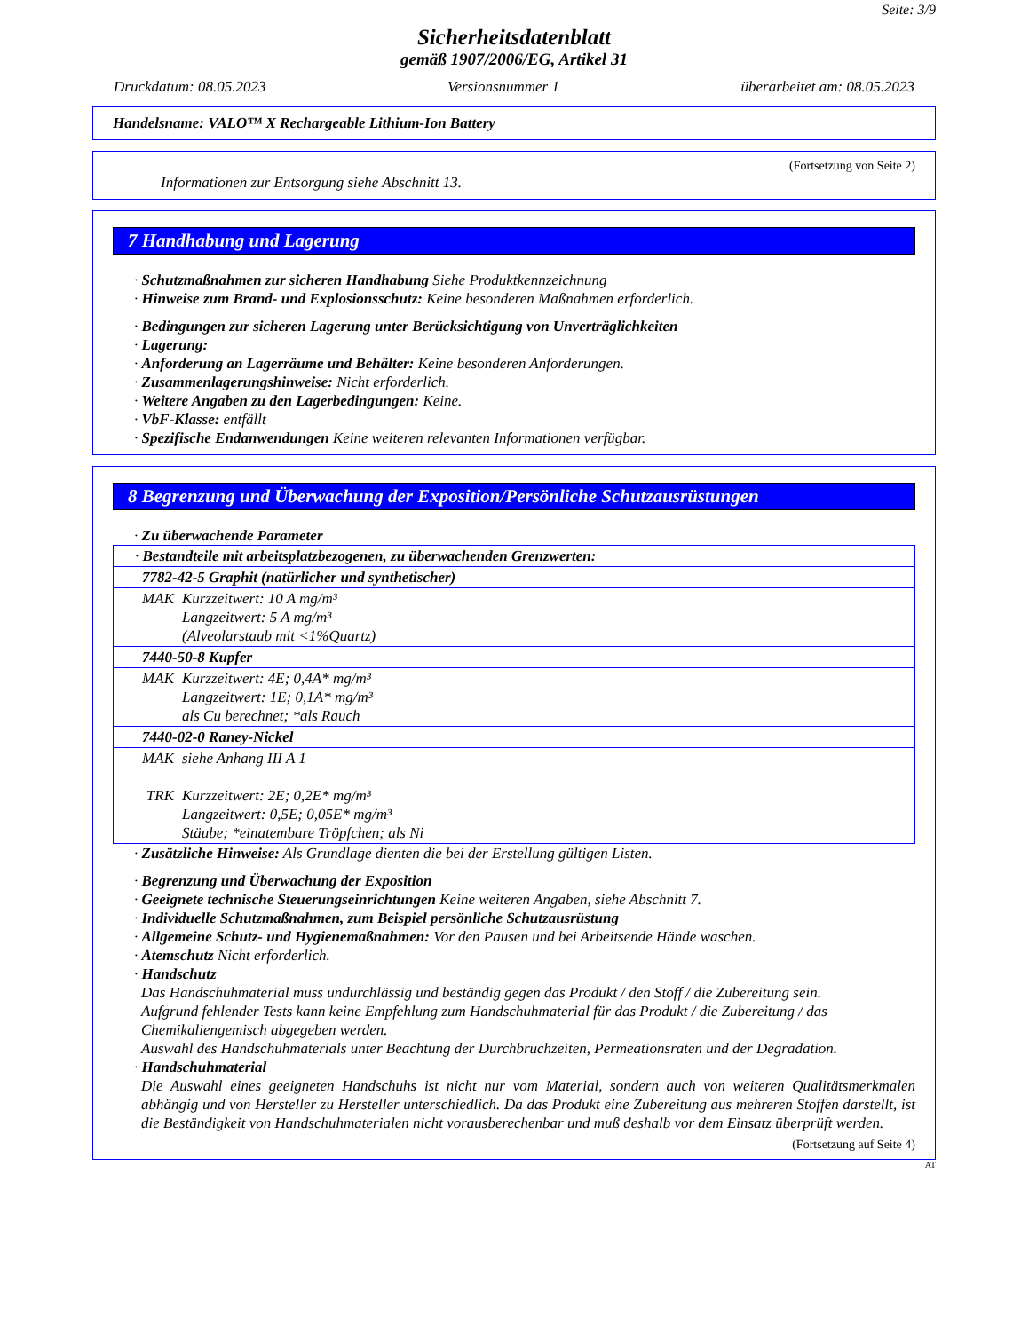Seite: 3/9
Sicherheitsdatenblatt
gemäß 1907/2006/EG, Artikel 31
Druckdatum: 08.05.2023 Versionsnummer 1 überarbeitet am: 08.05.2023
Handelsname: VALO™ X Rechargeable Lithium-Ion Battery
(Fortsetzung von Seite 2)
Informationen zur Entsorgung siehe Abschnitt 13.
7 Handhabung und Lagerung
· Schutzmaßnahmen zur sicheren Handhabung Siehe Produktkennzeichnung
· Hinweise zum Brand- und Explosionsschutz: Keine besonderen Maßnahmen erforderlich.
· Bedingungen zur sicheren Lagerung unter Berücksichtigung von Unverträglichkeiten
· Lagerung:
· Anforderung an Lagerräume und Behälter: Keine besonderen Anforderungen.
· Zusammenlagerungshinweise: Nicht erforderlich.
· Weitere Angaben zu den Lagerbedingungen: Keine.
· VbF-Klasse: entfällt
· Spezifische Endanwendungen Keine weiteren relevanten Informationen verfügbar.
8 Begrenzung und Überwachung der Exposition/Persönliche Schutzausrüstungen
· Zu überwachende Parameter
| · Bestandteile mit arbeitsplatzbezogenen, zu überwachenden Grenzwerten: | |
| 7782-42-5 Graphit (natürlicher und synthetischer) | |
| MAK | Kurzzeitwert: 10 A mg/m³ Langzeitwert: 5 A mg/m³ (Alveolarstaub mit <1%Quartz) |
| 7440-50-8 Kupfer | |
| MAK | Kurzzeitwert: 4E; 0,4A* mg/m³ Langzeitwert: 1E; 0,1A* mg/m³ als Cu berechnet; *als Rauch |
| 7440-02-0 Raney-Nickel | |
| MAK TRK | siehe Anhang III A 1 Kurzzeitwert: 2E; 0,2E* mg/m³ Langzeitwert: 0,5E; 0,05E* mg/m³ Stäube; *einatembare Tröpfchen; als Ni |
· Zusätzliche Hinweise: Als Grundlage dienten die bei der Erstellung gültigen Listen.
· Begrenzung und Überwachung der Exposition
· Geeignete technische Steuerungseinrichtungen Keine weiteren Angaben, siehe Abschnitt 7.
· Individuelle Schutzmaßnahmen, zum Beispiel persönliche Schutzausrüstung
· Allgemeine Schutz- und Hygienemaßnahmen: Vor den Pausen und bei Arbeitsende Hände waschen.
· Atemschutz Nicht erforderlich.
· Handschutz
Das Handschuhmaterial muss undurchlässig und beständig gegen das Produkt / den Stoff / die Zubereitung sein.
Aufgrund fehlender Tests kann keine Empfehlung zum Handschuhmaterial für das Produkt / die Zubereitung / das Chemikaliengemisch abgegeben werden.
Auswahl des Handschuhmaterials unter Beachtung der Durchbruchzeiten, Permeationsraten und der Degradation.
· Handschuhmaterial
Die Auswahl eines geeigneten Handschuhs ist nicht nur vom Material, sondern auch von weiteren Qualitätsmerkmalen abhängig und von Hersteller zu Hersteller unterschiedlich. Da das Produkt eine Zubereitung aus mehreren Stoffen darstellt, ist die Beständigkeit von Handschuhmaterialen nicht vorausberechenbar und muß deshalb vor dem Einsatz überprüft werden.
(Fortsetzung auf Seite 4)
AT